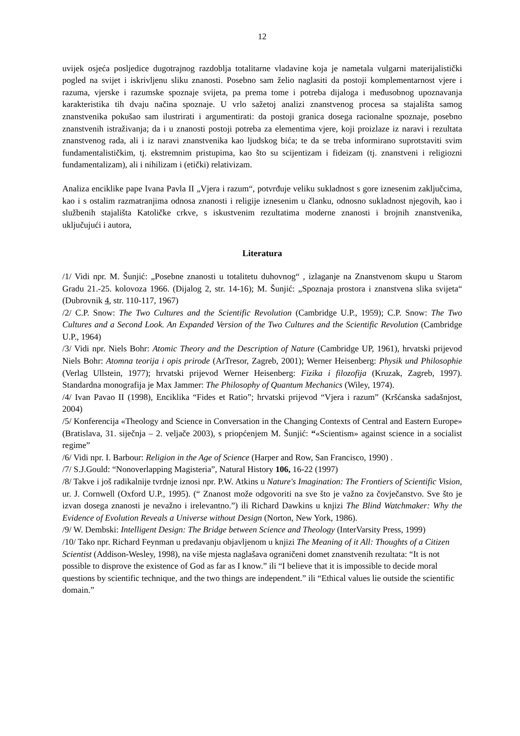12
uvijek osjeća posljedice dugotrajnog razdoblja totalitarne vladavine koja je nametala vulgarni materijalistički pogled na svijet i iskrivljenu sliku znanosti. Posebno sam želio naglasiti da postoji komplementarnost vjere i razuma, vjerske i razumske spoznaje svijeta, pa prema tome i potreba dijaloga i međusobnog upoznavanja karakteristika tih dvaju načina spoznaje. U vrlo sažetoj analizi znanstvenog procesa sa stajališta samog znanstvenika pokušao sam ilustrirati i argumentirati: da postoji granica dosega racionalne spoznaje, posebno znanstvenih istraživanja; da i u znanosti postoji potreba za elementima vjere, koji proizlaze iz naravi i rezultata znanstvenog rada, ali i iz naravi znanstvenika kao ljudskog bića; te da se treba informirano suprotstaviti svim fundamentalističkim, tj. ekstremnim pristupima, kao što su scijentizam i fideizam (tj. znanstveni i religiozni fundamentalizam), ali i nihilizam i (etički) relativizam.
Analiza enciklike pape Ivana Pavla II „Vjera i razum“, potvrđuje veliku sukladnost s gore iznesenim zaključcima, kao i s ostalim razmatranjima odnosa znanosti i religije iznesenim u članku, odnosno sukladnost njegovih, kao i službenih stajališta Katoličke crkve, s iskustvenim rezultatima moderne znanosti i brojnih znanstvenika, uključujući i autora,
Literatura
/1/ Vidi npr. M. Šunjić: „Posebne znanosti u totalitetu duhovnog“ , izlaganje na Znanstvenom skupu u Starom Gradu 21.-25. kolovoza 1966. (Dijalog 2, str. 14-16); M. Šunjić: „Spoznaja prostora i znanstvena slika svijeta“ (Dubrovnik 4, str. 110-117, 1967)
/2/ C.P. Snow: The Two Cultures and the Scientific Revolution (Cambridge U.P., 1959); C.P. Snow: The Two Cultures and a Second Look. An Expanded Version of the Two Cultures and the Scientific Revolution (Cambridge U.P., 1964)
/3/ Vidi npr. Niels Bohr: Atomic Theory and the Description of Nature (Cambridge UP, 1961), hrvatski prijevod Niels Bohr: Atomna teorija i opis prirode (ArTresor, Zagreb, 2001); Werner Heisenberg: Physik und Philosophie (Verlag Ullstein, 1977); hrvatski prijevod Werner Heisenberg: Fizika i filozofija (Kruzak, Zagreb, 1997). Standardna monografija je Max Jammer: The Philosophy of Quantum Mechanics (Wiley, 1974).
/4/ Ivan Pavao II (1998), Enciklika “Fides et Ratio”; hrvatski prijevod “Vjera i razum” (Kršćanska sadašnjost, 2004)
/5/ Konferencija «Theology and Science in Conversation in the Changing Contexts of Central and Eastern Europe» (Bratislava, 31. siječnja – 2. veljače 2003), s priopćenjem M. Šunjić: “«Scientism» against science in a socialist regime”
/6/ Vidi npr. I. Barbour: Religion in the Age of Science (Harper and Row, San Francisco, 1990) .
/7/ S.J.Gould: “Nonoverlapping Magisteria”, Natural History 106, 16-22 (1997)
/8/ Takve i još radikalnije tvrdnje iznosi npr. P.W. Atkins u Nature's Imagination: The Frontiers of Scientific Vision, ur. J. Cornwell (Oxford U.P., 1995). (“ Znanost može odgovoriti na sve što je važno za čovječanstvo. Sve što je izvan dosega znanosti je nevažno i irelevantno.”) ili Richard Dawkins u knjizi The Blind Watchmaker: Why the Evidence of Evolution Reveals a Universe without Design (Norton, New York, 1986).
/9/ W. Dembski: Intelligent Design: The Bridge between Science and Theology (InterVarsity Press, 1999)
/10/ Tako npr. Richard Feynman u predavanju objavljenom u knjizi The Meaning of it All: Thoughts of a Citizen Scientist (Addison-Wesley, 1998), na više mjesta naglašava ograničeni domet znanstvenih rezultata: “It is not possible to disprove the existence of God as far as I know.” ili “I believe that it is impossible to decide moral questions by scientific technique, and the two things are independent.” ili “Ethical values lie outside the scientific domain.”